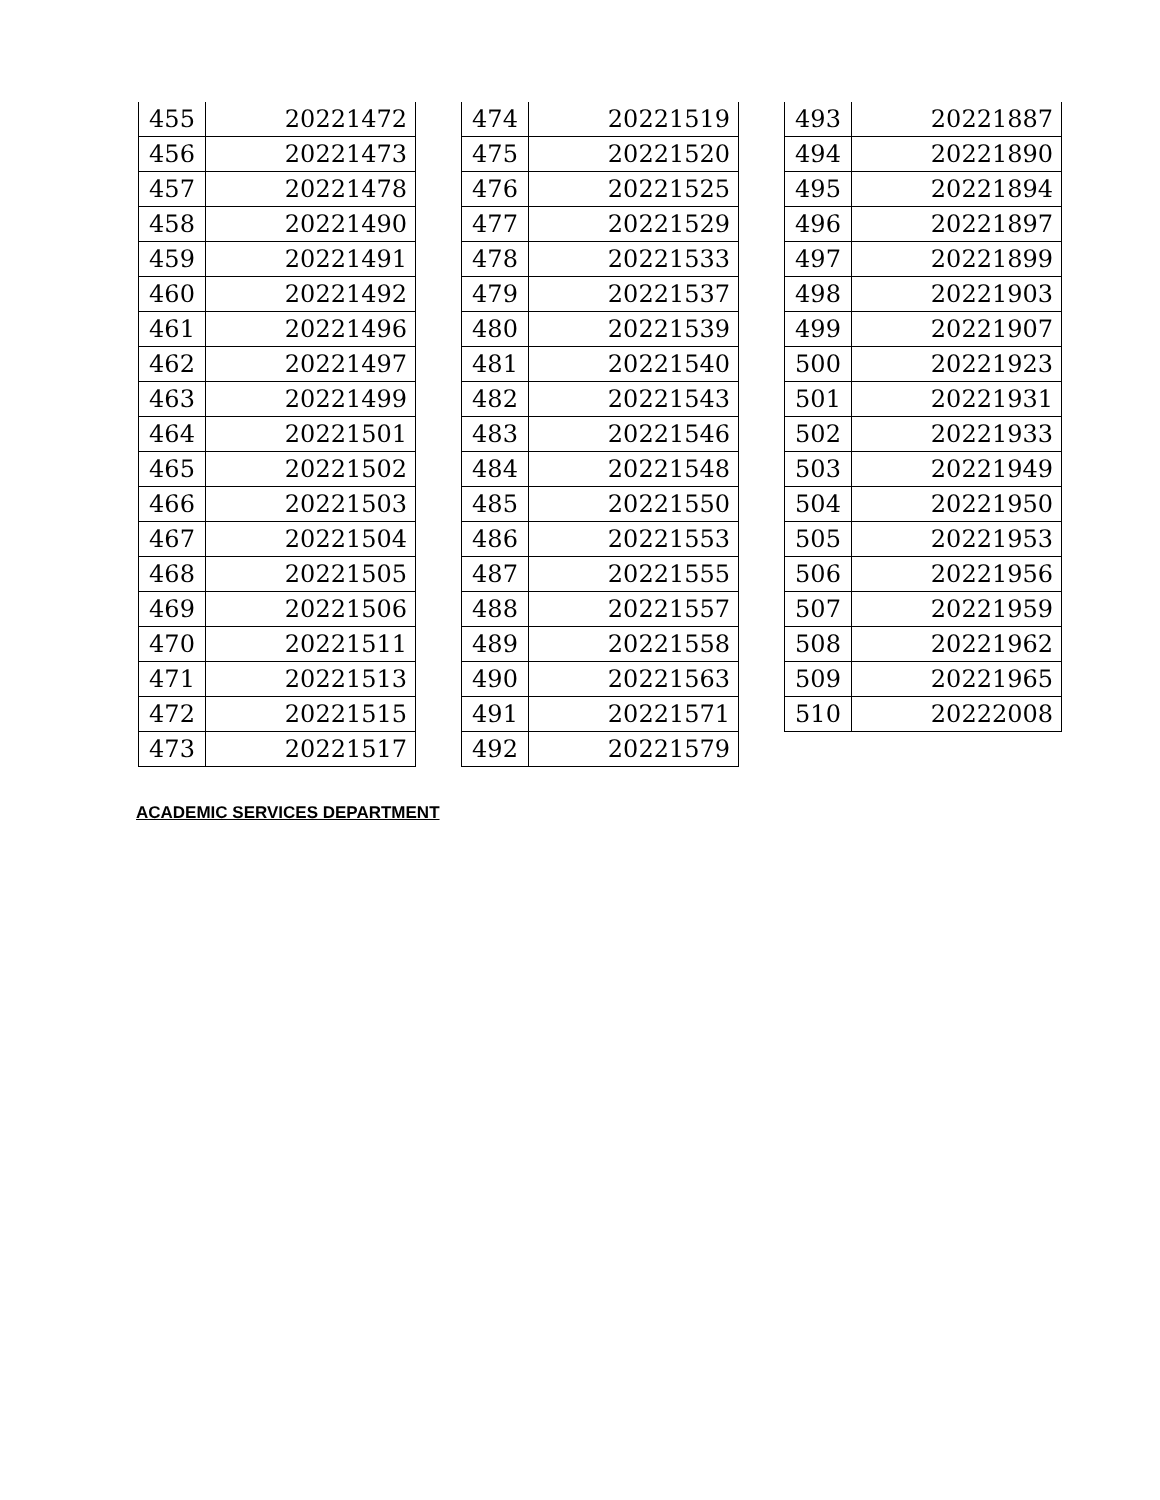| 455 | 20221472 |
| 456 | 20221473 |
| 457 | 20221478 |
| 458 | 20221490 |
| 459 | 20221491 |
| 460 | 20221492 |
| 461 | 20221496 |
| 462 | 20221497 |
| 463 | 20221499 |
| 464 | 20221501 |
| 465 | 20221502 |
| 466 | 20221503 |
| 467 | 20221504 |
| 468 | 20221505 |
| 469 | 20221506 |
| 470 | 20221511 |
| 471 | 20221513 |
| 472 | 20221515 |
| 473 | 20221517 |
| 474 | 20221519 |
| 475 | 20221520 |
| 476 | 20221525 |
| 477 | 20221529 |
| 478 | 20221533 |
| 479 | 20221537 |
| 480 | 20221539 |
| 481 | 20221540 |
| 482 | 20221543 |
| 483 | 20221546 |
| 484 | 20221548 |
| 485 | 20221550 |
| 486 | 20221553 |
| 487 | 20221555 |
| 488 | 20221557 |
| 489 | 20221558 |
| 490 | 20221563 |
| 491 | 20221571 |
| 492 | 20221579 |
| 493 | 20221887 |
| 494 | 20221890 |
| 495 | 20221894 |
| 496 | 20221897 |
| 497 | 20221899 |
| 498 | 20221903 |
| 499 | 20221907 |
| 500 | 20221923 |
| 501 | 20221931 |
| 502 | 20221933 |
| 503 | 20221949 |
| 504 | 20221950 |
| 505 | 20221953 |
| 506 | 20221956 |
| 507 | 20221959 |
| 508 | 20221962 |
| 509 | 20221965 |
| 510 | 20222008 |
ACADEMIC SERVICES DEPARTMENT